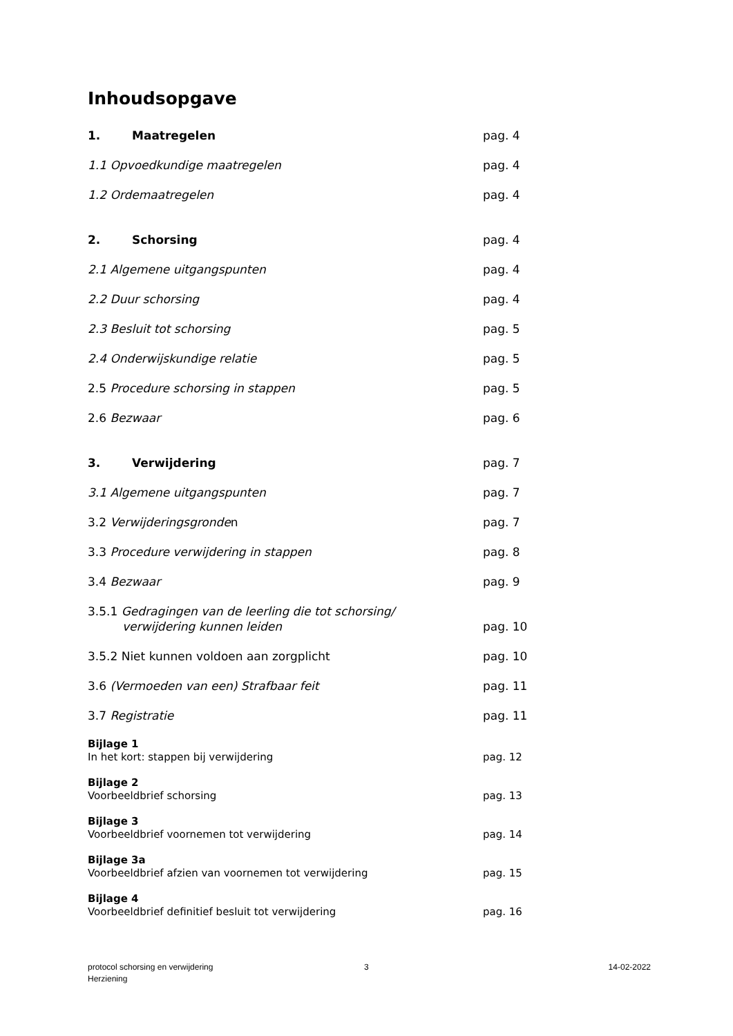Inhoudsopgave
1. Maatregelen pag. 4
1.1 Opvoedkundige maatregelen pag. 4
1.2 Ordemaatregelen pag. 4
2. Schorsing pag. 4
2.1 Algemene uitgangspunten pag. 4
2.2 Duur schorsing pag. 4
2.3 Besluit tot schorsing pag. 5
2.4 Onderwijskundige relatie pag. 5
2.5 Procedure schorsing in stappen pag. 5
2.6 Bezwaar pag. 6
3. Verwijdering pag. 7
3.1 Algemene uitgangspunten pag. 7
3.2 Verwijderingsgronden pag. 7
3.3 Procedure verwijdering in stappen pag. 8
3.4 Bezwaar pag. 9
3.5.1 Gedragingen van de leerling die tot schorsing/
verwijdering kunnen leiden
pag. 10
3.5.2 Niet kunnen voldoen aan zorgplicht pag. 10
3.6 (Vermoeden van een) Strafbaar feit pag. 11
3.7 Registratie pag. 11
Bijlage 1
In het kort: stappen bij verwijdering
pag. 12
Bijlage 2
Voorbeeldbrief schorsing
pag. 13
Bijlage 3
Voorbeeldbrief voornemen tot verwijdering
pag. 14
Bijlage 3a
Voorbeeldbrief afzien van voornemen tot verwijdering
pag. 15
Bijlage 4
Voorbeeldbrief definitief besluit tot verwijdering
pag. 16
protocol schorsing en verwijdering
Herziening
3 14-02-2022